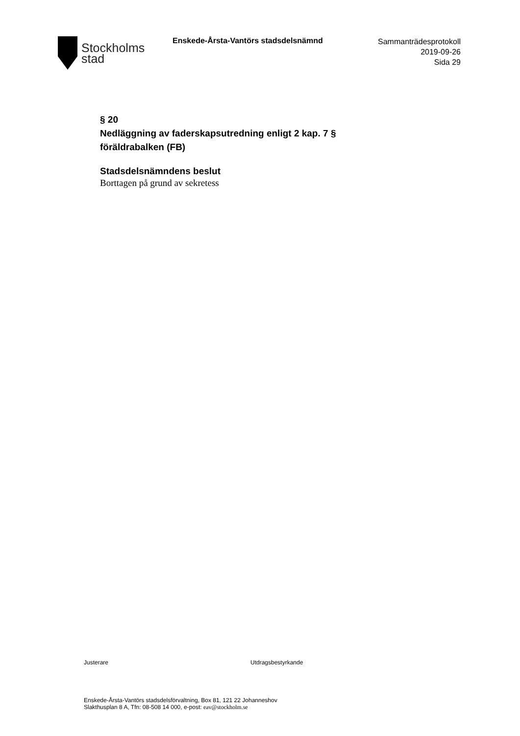Stockholms
stad
Enskede-Årsta-Vantörs stadsdelsnämnd
Sammanträdesprotokoll
2019-09-26
Sida 29
§ 20
Nedläggning av faderskapsutredning enligt 2 kap. 7 § föräldrabalken (FB)
Stadsdelsnämndens beslut
Borttagen på grund av sekretess
Justerare Utdragsbestyrkande
Enskede-Årsta-Vantörs stadsdelsförvaltning, Box 81, 121 22 Johanneshov
Slakthusplan 8 A, Tfn: 08-508 14 000, e-post: eav@stockholm.se